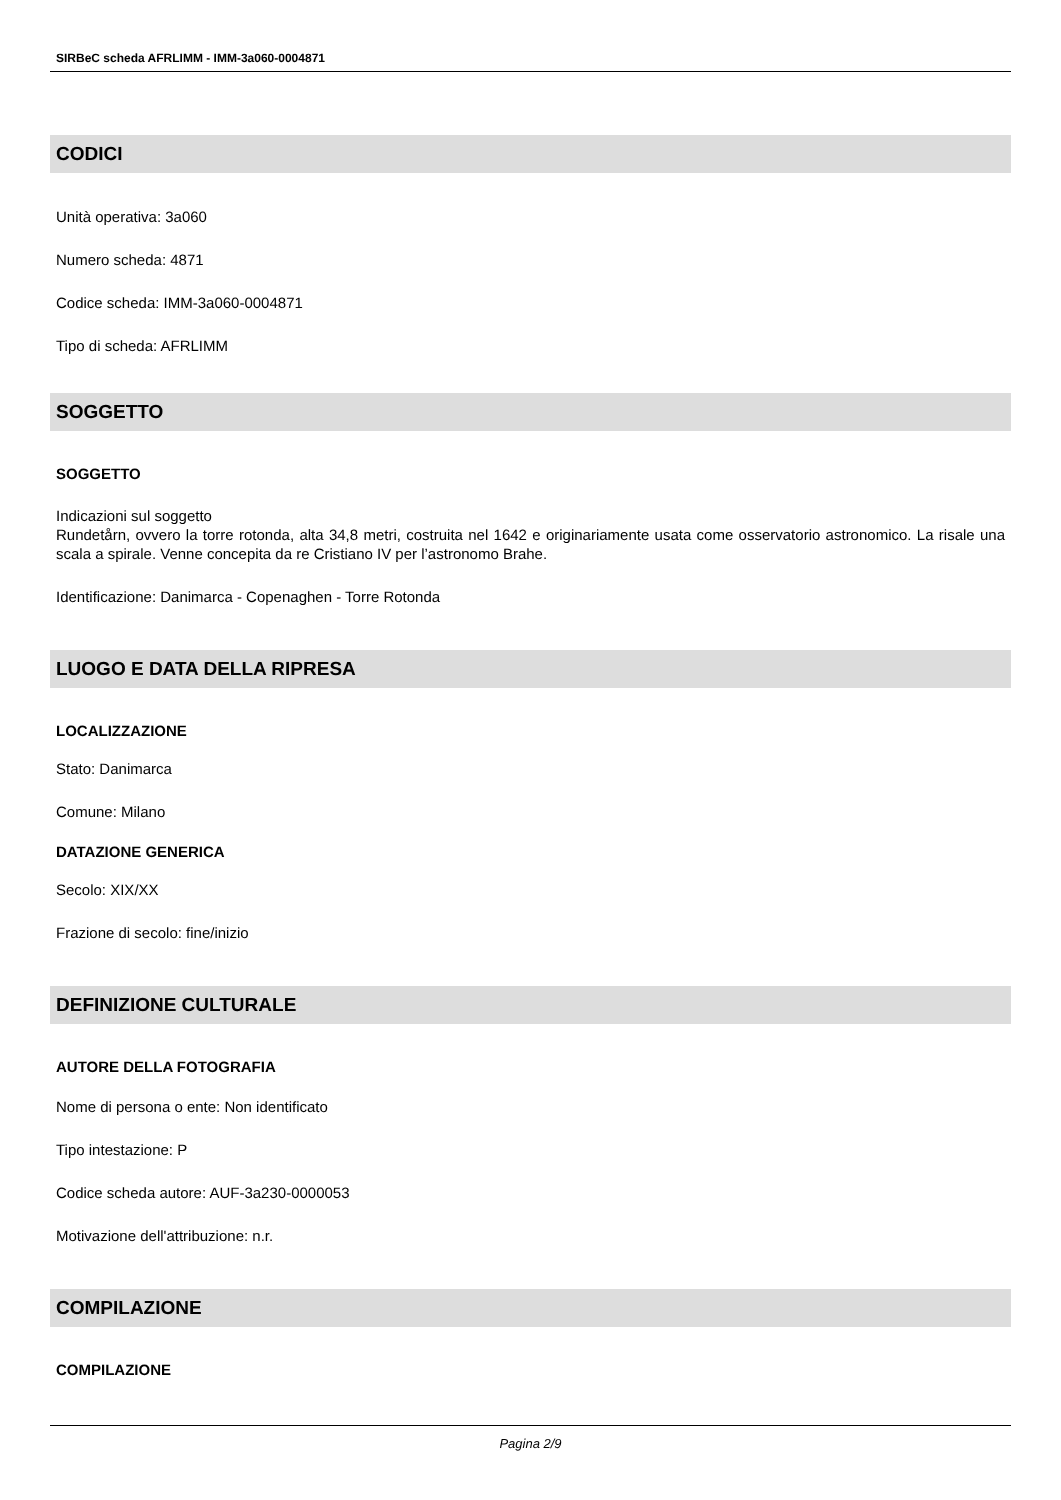SIRBeC scheda AFRLIMM - IMM-3a060-0004871
CODICI
Unità operativa: 3a060
Numero scheda: 4871
Codice scheda: IMM-3a060-0004871
Tipo di scheda: AFRLIMM
SOGGETTO
SOGGETTO
Indicazioni sul soggetto
Rundetårn, ovvero la torre rotonda, alta 34,8 metri, costruita nel 1642 e originariamente usata come osservatorio astronomico. La risale una scala a spirale. Venne concepita da re Cristiano IV per l’astronomo Brahe.
Identificazione: Danimarca - Copenaghen - Torre Rotonda
LUOGO E DATA DELLA RIPRESA
LOCALIZZAZIONE
Stato: Danimarca
Comune: Milano
DATAZIONE GENERICA
Secolo: XIX/XX
Frazione di secolo: fine/inizio
DEFINIZIONE CULTURALE
AUTORE DELLA FOTOGRAFIA
Nome di persona o ente: Non identificato
Tipo intestazione: P
Codice scheda autore: AUF-3a230-0000053
Motivazione dell'attribuzione: n.r.
COMPILAZIONE
COMPILAZIONE
Pagina 2/9